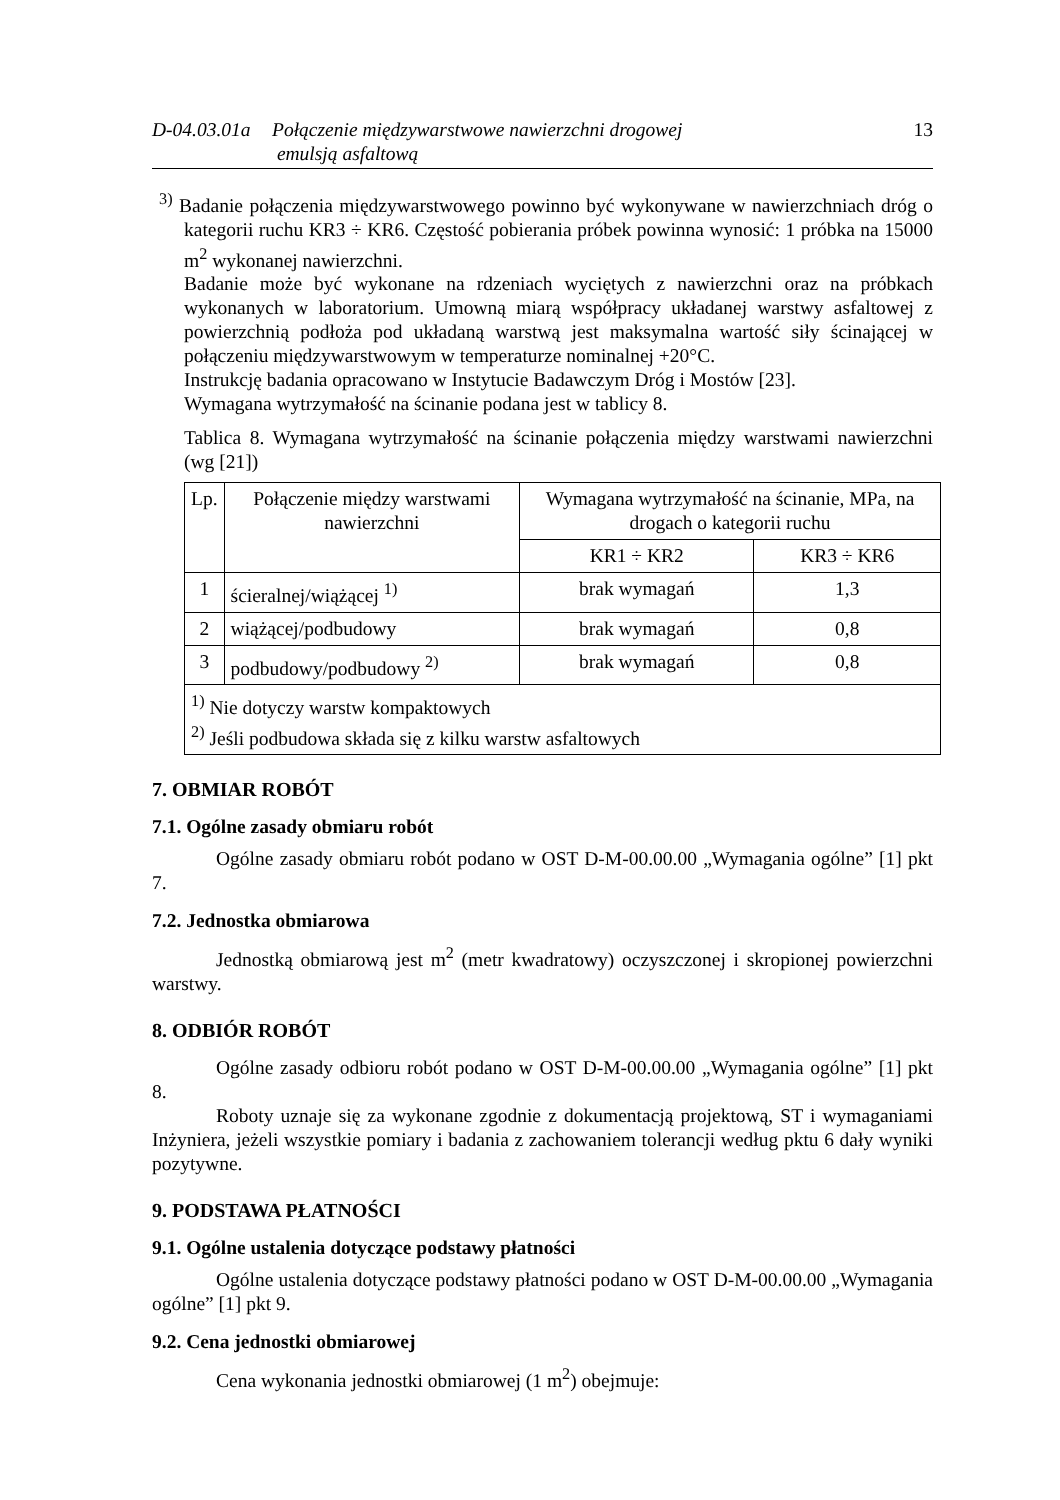D-04.03.01a Połączenie międzywarstwowe nawierzchni drogowej
emulsją asfaltową 13
<sup>3)</sup> Badanie połączenia międzywarstwowego powinno być wykonywane w nawierzchniach dróg o kategorii ruchu KR3 ÷ KR6. Częstość pobierania próbek powinna wynosić: 1 próbka na 15000 m<sup>2</sup> wykonanej nawierzchni.
Badanie może być wykonane na rdzeniach wyciętych z nawierzchni oraz na próbkach wykonanych w laboratorium. Umowną miarą współpracy układanej warstwy asfaltowej z powierzchnią podłoża pod układaną warstwą jest maksymalna wartość siły ścinającej w połączeniu międzywarstwowym w temperaturze nominalnej +20°C.
Instrukcję badania opracowano w Instytucie Badawczym Dróg i Mostów [23].
Wymagana wytrzymałość na ścinanie podana jest w tablicy 8.
Tablica 8. Wymagana wytrzymałość na ścinanie połączenia między warstwami nawierzchni (wg [21])
| Lp. | Połączenie między warstwami nawierzchni | Wymagana wytrzymałość na ścinanie, MPa, na drogach o kategorii ruchu | |
| --- | --- | --- | --- |
| | | KR1 ÷ KR2 | KR3 ÷ KR6 |
| 1 | ścieralnej/wiążącej <sup>1)</sup> | brak wymagań | 1,3 |
| 2 | wiążącej/podbudowy | brak wymagań | 0,8 |
| 3 | podbudowy/podbudowy <sup>2)</sup> | brak wymagań | 0,8 |
| <sup>1)</sup> Nie dotyczy warstw kompaktowych <sup>2)</sup> Jeśli podbudowa składa się z kilku warstw asfaltowych | | | |
7. OBMIAR ROBÓT
7.1. Ogólne zasady obmiaru robót
Ogólne zasady obmiaru robót podano w OST D-M-00.00.00 „Wymagania ogólne” [1] pkt 7.
7.2. Jednostka obmiarowa
Jednostką obmiarową jest m<sup>2</sup> (metr kwadratowy) oczyszczonej i skropionej powierzchni warstwy.
8. ODBIÓR ROBÓT
Ogólne zasady odbioru robót podano w OST D-M-00.00.00 „Wymagania ogólne” [1] pkt 8.
Roboty uznaje się za wykonane zgodnie z dokumentacją projektową, ST i wymaganiami Inżyniera, jeżeli wszystkie pomiary i badania z zachowaniem tolerancji według pktu 6 dały wyniki pozytywne.
9. PODSTAWA PŁATNOŚCI
9.1. Ogólne ustalenia dotyczące podstawy płatności
Ogólne ustalenia dotyczące podstawy płatności podano w OST D-M-00.00.00 „Wymagania ogólne” [1] pkt 9.
9.2. Cena jednostki obmiarowej
Cena wykonania jednostki obmiarowej (1 m<sup>2</sup>) obejmuje: